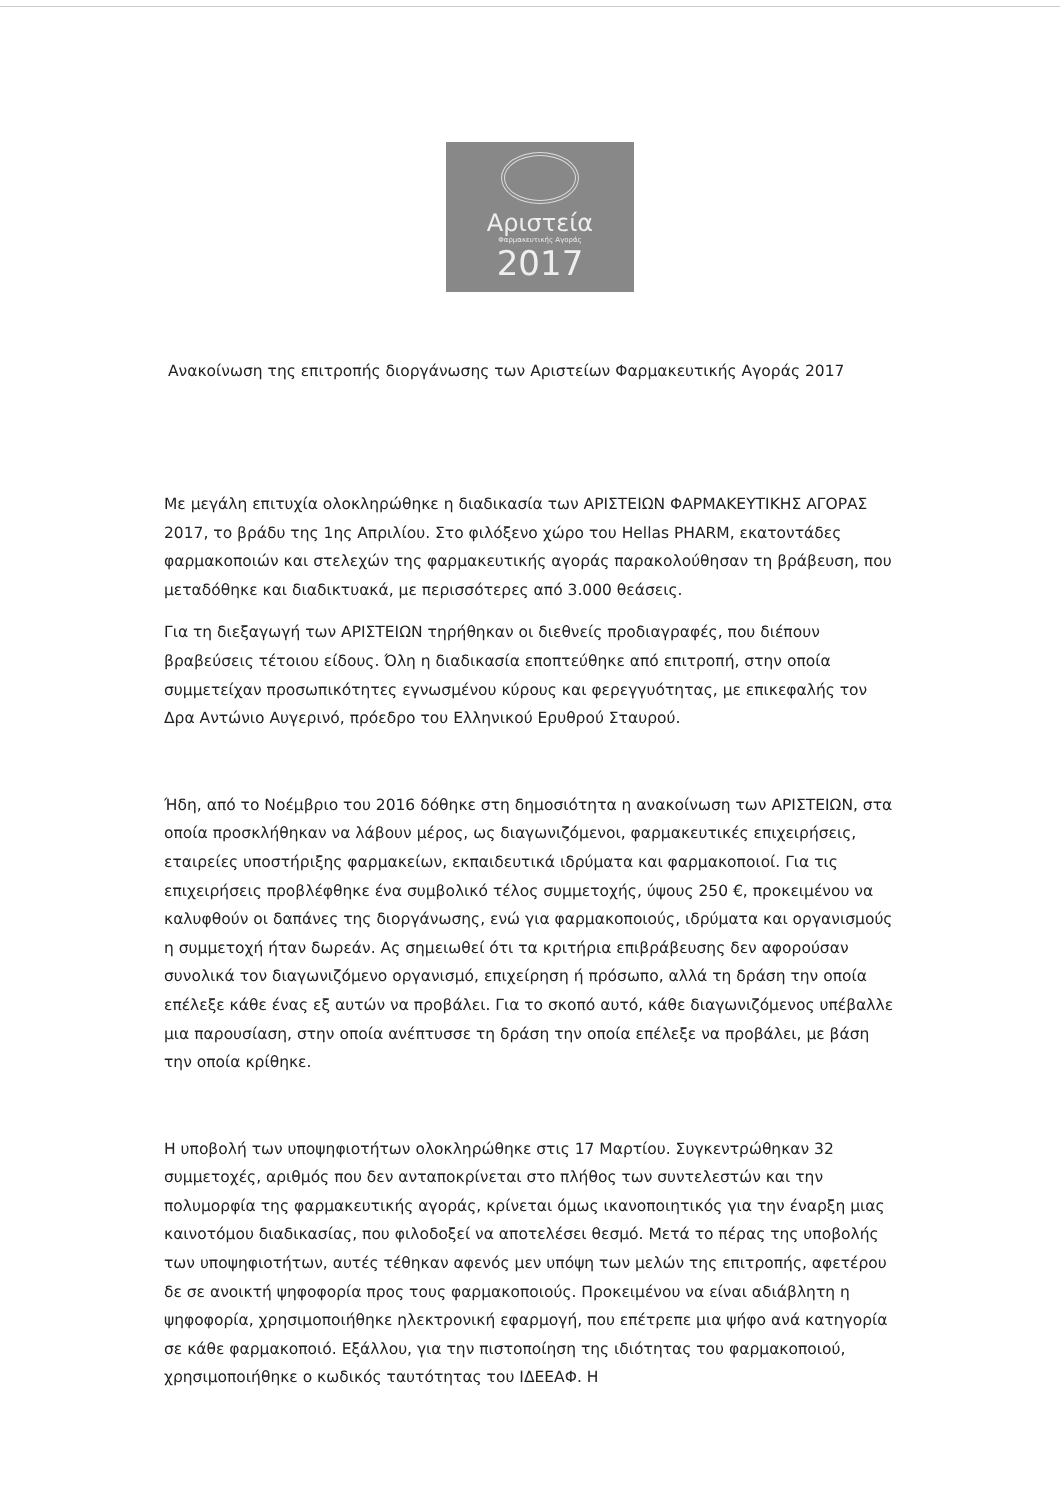Αριστεία
Φαρμακευτικής Αγοράς
2017
Ανακοίνωση της επιτροπής διοργάνωσης των Αριστείων Φαρμακευτικής Αγοράς 2017
Με μεγάλη επιτυχία ολοκληρώθηκε η διαδικασία των ΑΡΙΣΤΕΙΩΝ ΦΑΡΜΑΚΕΥΤΙΚΗΣ ΑΓΟΡΑΣ 2017, το βράδυ της 1ης Απριλίου. Στο φιλόξενο χώρο του Hellas PHARM, εκατοντάδες φαρμακοποιών και στελεχών της φαρμακευτικής αγοράς παρακολούθησαν τη βράβευση, που μεταδόθηκε και διαδικτυακά, με περισσότερες από 3.000 θεάσεις.
Για τη διεξαγωγή των ΑΡΙΣΤΕΙΩΝ τηρήθηκαν οι διεθνείς προδιαγραφές, που διέπουν βραβεύσεις τέτοιου είδους. Όλη η διαδικασία εποπτεύθηκε από επιτροπή, στην οποία συμμετείχαν προσωπικότητες εγνωσμένου κύρους και φερεγγυότητας, με επικεφαλής τον Δρα Αντώνιο Αυγερινό, πρόεδρο του Ελληνικού Ερυθρού Σταυρού.
Ήδη, από το Νοέμβριο του 2016 δόθηκε στη δημοσιότητα η ανακοίνωση των ΑΡΙΣΤΕΙΩΝ, στα οποία προσκλήθηκαν να λάβουν μέρος, ως διαγωνιζόμενοι, φαρμακευτικές επιχειρήσεις, εταιρείες υποστήριξης φαρμακείων, εκπαιδευτικά ιδρύματα και φαρμακοποιοί. Για τις επιχειρήσεις προβλέφθηκε ένα συμβολικό τέλος συμμετοχής, ύψους 250 €, προκειμένου να καλυφθούν οι δαπάνες της διοργάνωσης, ενώ για φαρμακοποιούς, ιδρύματα και οργανισμούς η συμμετοχή ήταν δωρεάν. Ας σημειωθεί ότι τα κριτήρια επιβράβευσης δεν αφορούσαν συνολικά τον διαγωνιζόμενο οργανισμό, επιχείρηση ή πρόσωπο, αλλά τη δράση την οποία επέλεξε κάθε ένας εξ αυτών να προβάλει. Για το σκοπό αυτό, κάθε διαγωνιζόμενος υπέβαλλε μια παρουσίαση, στην οποία ανέπτυσσε τη δράση την οποία επέλεξε να προβάλει, με βάση την οποία κρίθηκε.
Η υποβολή των υποψηφιοτήτων ολοκληρώθηκε στις 17 Μαρτίου. Συγκεντρώθηκαν 32 συμμετοχές, αριθμός που δεν ανταποκρίνεται στο πλήθος των συντελεστών και την πολυμορφία της φαρμακευτικής αγοράς, κρίνεται όμως ικανοποιητικός για την έναρξη μιας καινοτόμου διαδικασίας, που φιλοδοξεί να αποτελέσει θεσμό. Μετά το πέρας της υποβολής των υποψηφιοτήτων, αυτές τέθηκαν αφενός μεν υπόψη των μελών της επιτροπής, αφετέρου δε σε ανοικτή ψηφοφορία προς τους φαρμακοποιούς. Προκειμένου να είναι αδιάβλητη η ψηφοφορία, χρησιμοποιήθηκε ηλεκτρονική εφαρμογή, που επέτρεπε μια ψήφο ανά κατηγορία σε κάθε φαρμακοποιό. Εξάλλου, για την πιστοποίηση της ιδιότητας του φαρμακοποιού, χρησιμοποιήθηκε ο κωδικός ταυτότητας του ΙΔΕΕΑΦ. Η